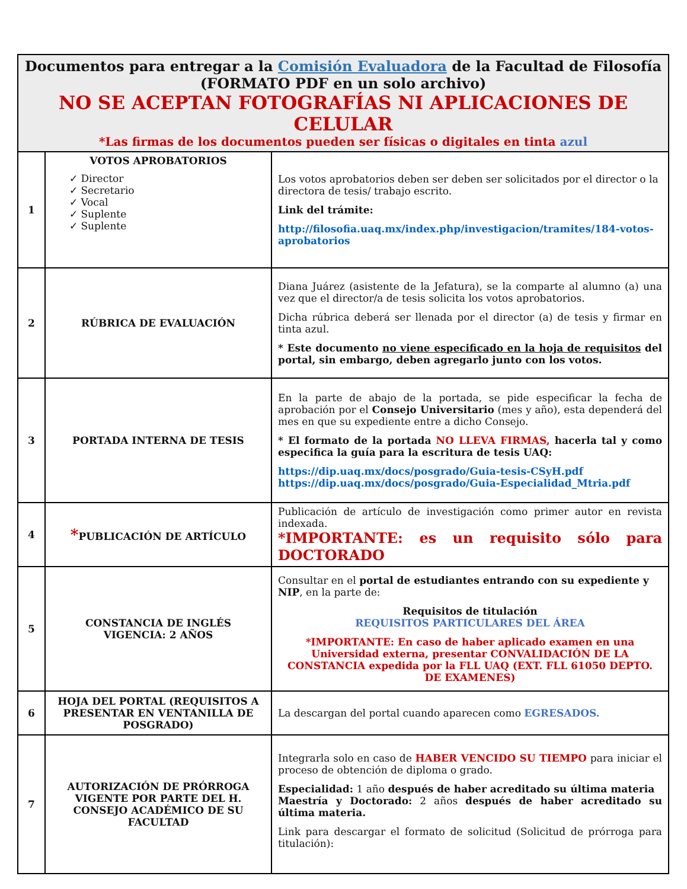| Documentos para entregar a la Comisión Evaluadora de la Facultad de Filosofía (FORMATO PDF en un solo archivo) NO SE ACEPTAN FOTOGRAFÍAS NI APLICACIONES DE CELULAR *Las firmas de los documentos pueden ser físicas o digitales en tinta azul | | |
| --- | --- | --- |
| 1 | VOTOS APROBATORIOS ✓ Director ✓ Secretario ✓ Vocal ✓ Suplente ✓ Suplente | Los votos aprobatorios deben ser deben ser solicitados por el director o la directora de tesis/ trabajo escrito. Link del trámite: http://filosofia.uaq.mx/index.php/investigacion/tramites/184-votos-aprobatorios |
| 2 | RÚBRICA DE EVALUACIÓN | Diana Juárez (asistente de la Jefatura), se la comparte al alumno (a) una vez que el director/a de tesis solicita los votos aprobatorios. Dicha rúbrica deberá ser llenada por el director (a) de tesis y firmar en tinta azul. * Este documento no viene especificado en la hoja de requisitos del portal, sin embargo, deben agregarlo junto con los votos. |
| 3 | PORTADA INTERNA DE TESIS | En la parte de abajo de la portada, se pide especificar la fecha de aprobación por el Consejo Universitario (mes y año), esta dependerá del mes en que su expediente entre a dicho Consejo. * El formato de la portada NO LLEVA FIRMAS, hacerla tal y como especifica la guía para la escritura de tesis UAQ: https://dip.uaq.mx/docs/posgrado/Guia-tesis-CSyH.pdf https://dip.uaq.mx/docs/posgrado/Guia-Especialidad_Mtria.pdf |
| 4 | * PUBLICACIÓN DE ARTÍCULO | Publicación de artículo de investigación como primer autor en revista indexada. *IMPORTANTE: es un requisito sólo para DOCTORADO |
| 5 | CONSTANCIA DE INGLÉS VIGENCIA: 2 AÑOS | Consultar en el portal de estudiantes entrando con su expediente y NIP , en la parte de: Requisitos de titulación REQUISITOS PARTICULARES DEL ÁREA *IMPORTANTE: En caso de haber aplicado examen en una Universidad externa, presentar CONVALIDACIÓN DE LA CONSTANCIA expedida por la FLL UAQ (EXT. FLL 61050 DEPTO. DE EXAMENES) |
| 6 | HOJA DEL PORTAL (REQUISITOS A PRESENTAR EN VENTANILLA DE POSGRADO) | La descargan del portal cuando aparecen como EGRESADOS. |
| 7 | AUTORIZACIÓN DE PRÓRROGA VIGENTE POR PARTE DEL H. CONSEJO ACADÉMICO DE SU FACULTAD | Integrarla solo en caso de HABER VENCIDO SU TIEMPO para iniciar el proceso de obtención de diploma o grado. Especialidad: 1 año después de haber acreditado su última materia Maestría y Doctorado: 2 años después de haber acreditado su última materia. Link para descargar el formato de solicitud (Solicitud de prórroga para titulación): |